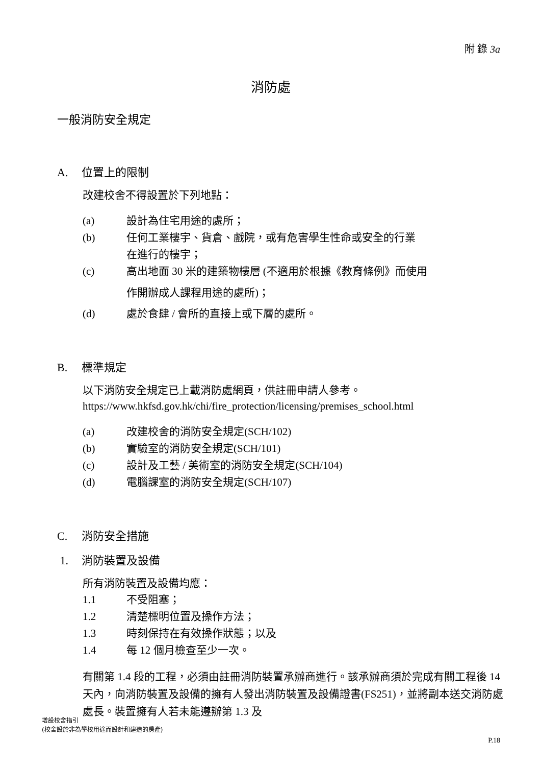附 錄 3a
消防處
一般消防安全規定
A. 位置上的限制
改建校舍不得設置於下列地點：
(a) 設計為住宅用途的處所；
(b) 任何工業樓宇、貨倉、戲院，或有危害學生性命或安全的行業
在進行的樓宇；
(c) 高出地面 30 米的建築物樓層 (不適用於根據《教育條例》而使用
作開辦成人課程用途的處所)；
(d) 處於食肆 / 會所的直接上或下層的處所。
B. 標準規定
以下消防安全規定已上載消防處網頁，供註冊申請人參考。
https://www.hkfsd.gov.hk/chi/fire_protection/licensing/premises_school.html
(a) 改建校舍的消防安全規定(SCH/102)
(b) 實驗室的消防安全規定(SCH/101)
(c) 設計及工藝 / 美術室的消防安全規定(SCH/104)
(d) 電腦課室的消防安全規定(SCH/107)
C. 消防安全措施
1. 消防裝置及設備
所有消防裝置及設備均應：
1.1 不受阻塞；
1.2 清楚標明位置及操作方法；
1.3 時刻保持在有效操作狀態；以及
1.4 每 12 個月檢查至少一次。
有關第 1.4 段的工程，必須由註冊消防裝置承辦商進行。該承辦商須於完成有關工程後 14 天內，向消防裝置及設備的擁有人發出消防裝置及設備證書(FS251)，並將副本送交消防處處長。裝置擁有人若未能遵辦第 1.3 及
增設校舍指引
(校舍設於非為學校用途而設計和建造的房產)
P.18